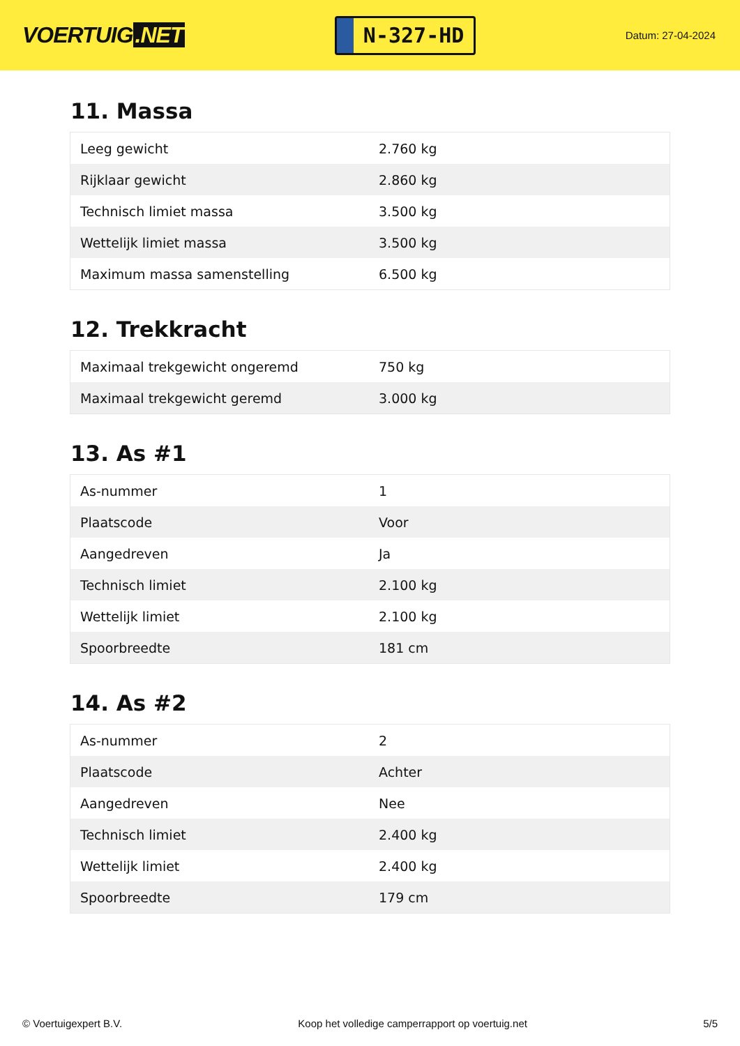VOERTUIG.NET
N-327-HD
Datum: 27-04-2024
11. Massa
| Leeg gewicht | 2.760 kg |
| Rijklaar gewicht | 2.860 kg |
| Technisch limiet massa | 3.500 kg |
| Wettelijk limiet massa | 3.500 kg |
| Maximum massa samenstelling | 6.500 kg |
12. Trekkracht
| Maximaal trekgewicht ongeremd | 750 kg |
| Maximaal trekgewicht geremd | 3.000 kg |
13. As #1
| As-nummer | 1 |
| Plaatscode | Voor |
| Aangedreven | Ja |
| Technisch limiet | 2.100 kg |
| Wettelijk limiet | 2.100 kg |
| Spoorbreedte | 181 cm |
14. As #2
| As-nummer | 2 |
| Plaatscode | Achter |
| Aangedreven | Nee |
| Technisch limiet | 2.400 kg |
| Wettelijk limiet | 2.400 kg |
| Spoorbreedte | 179 cm |
© Voertuigexpert B.V. Koop het volledige camperrapport op voertuig.net 5/5